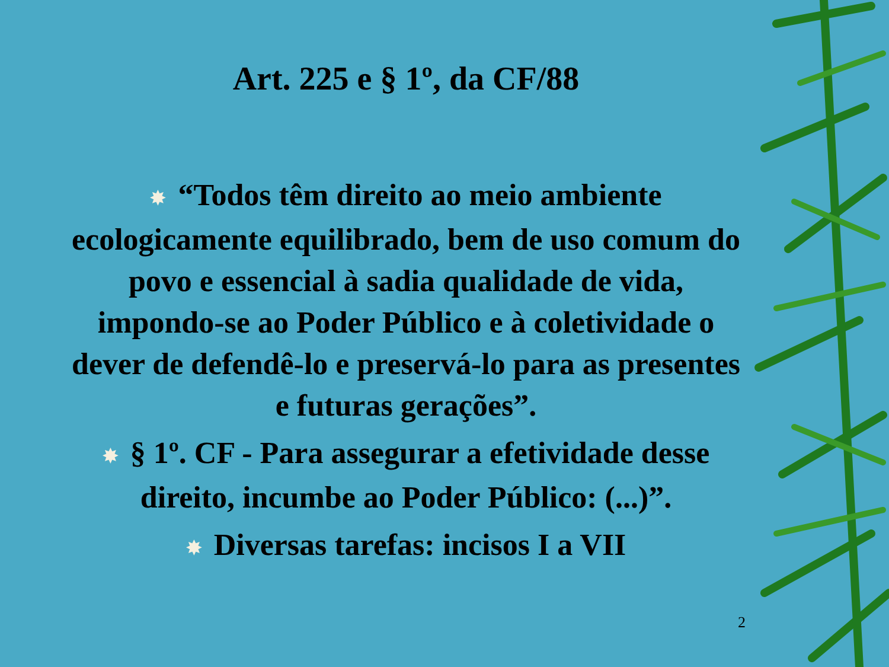Art. 225 e § 1º, da CF/88
✸ “Todos têm direito ao meio ambiente ecologicamente equilibrado, bem de uso comum do povo e essencial à sadia qualidade de vida, impondo-se ao Poder Público e à coletividade o dever de defendê-lo e preservá-lo para as presentes e futuras gerações”.
✸ § 1º. CF - Para assegurar a efetividade desse direito, incumbe ao Poder Público: (...)”.
✸ Diversas tarefas: incisos I a VII
2